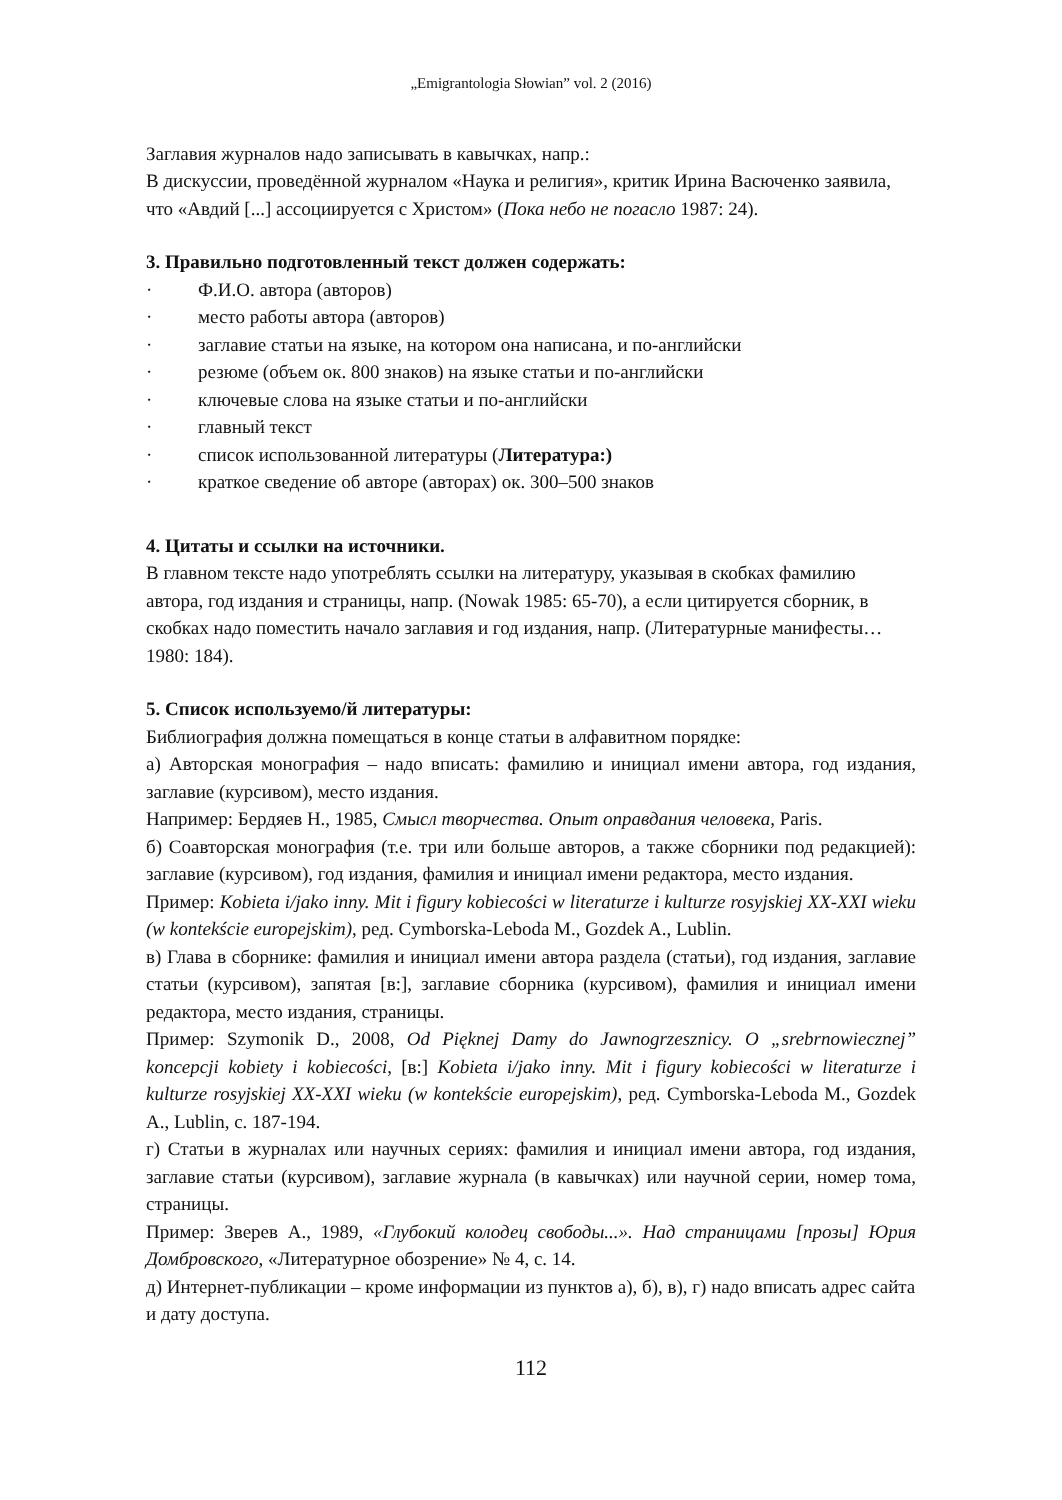„Emigrantologia Słowian” vol. 2 (2016)
Заглавия журналов надо записывать в кавычках, напр.:
В дискуссии, проведённой журналом «Наука и религия», критик Ирина Васюченко заявила, что «Авдий [...] ассоциируется с Христом» (Пока небо не погасло 1987: 24).
3. Правильно подготовленный текст должен содержать:
· Ф.И.О. автора (авторов)
· место работы автора (авторов)
· заглавие статьи на языке, на котором она написана, и по-английски
· резюме (объем ок. 800 знаков) на языке статьи и по-английски
· ключевые слова на языке статьи и по-английски
· главный текст
· список использованной литературы (Литература:)
· краткое сведение об авторе (авторах) ок. 300–500 знаков
4. Цитаты и ссылки на источники.
В главном тексте надо употреблять ссылки на литературу, указывая в скобках фамилию автора, год издания и страницы, напр. (Nowak 1985: 65-70), а если цитируется сборник, в скобках надо поместить начало заглавия и год издания, напр. (Литературные манифесты…1980: 184).
5. Список используемо/й литературы:
Библиография должна помещаться в конце статьи в алфавитном порядке:
а) Авторская монография – надо вписать: фамилию и инициал имени автора, год издания, заглавие (курсивом), место издания.
Например: Бердяев Н., 1985, Смысл творчества. Опыт оправдания человека, Paris.
б) Соавторская монография (т.е. три или больше авторов, а также сборники под редакцией): заглавие (курсивом), год издания, фамилия и инициал имени редактора, место издания.
Пример: Kobieta i/jako inny. Mit i figury kobiecości w literaturze i kulturze rosyjskiej XX-XXI wieku (w kontekście europejskim), ред. Cymborska-Leboda M., Gozdek A., Lublin.
в) Глава в сборнике: фамилия и инициал имени автора раздела (статьи), год издания, заглавие статьи (курсивом), запятая [в:], заглавие сборника (курсивом), фамилия и инициал имени редактора, место издания, страницы.
Пример: Szymonik D., 2008, Od Pięknej Damy do Jawnogrzesznicy. O „srebrnowiecznej” koncepcji kobiety i kobiecości, [в:] Kobieta i/jako inny. Mit i figury kobiecości w literaturze i kulturze rosyjskiej XX-XXI wieku (w kontekście europejskim), ред. Cymborska-Leboda M., Gozdek A., Lublin, c. 187-194.
г) Статьи в журналах или научных сериях: фамилия и инициал имени автора, год издания, заглавие статьи (курсивом), заглавие журнала (в кавычках) или научной серии, номер тома, страницы.
Пример: Зверев А., 1989, «Глубокий колодец свободы...». Над страницами [прозы] Юрия Домбровского, «Литературное обозрение» № 4, с. 14.
д) Интернет-публикации – кроме информации из пунктов а), б), в), г) надо вписать адрес сайта и дату доступа.
112